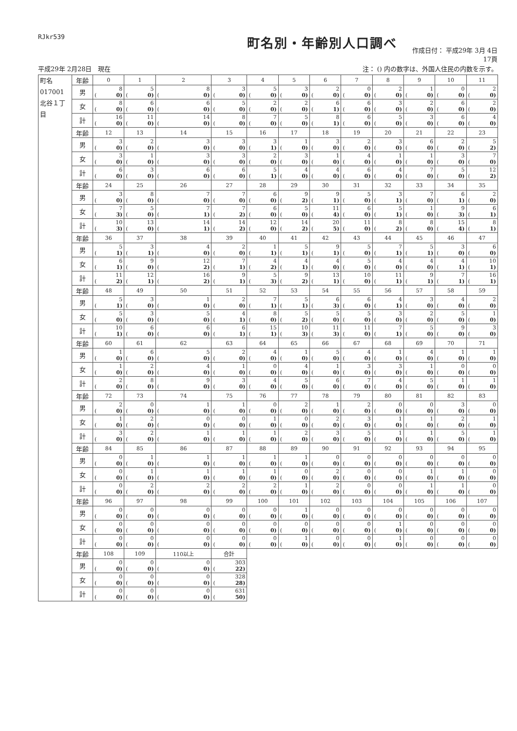RJkr539
町名別・年齢別人口調べ
作成日付： 平成29年 3月 4日
17頁
平成29年 2月28日　現在 注： () 内の数字は、外国人住民の内数を示す。
| 町名 017001 北谷１丁目 | 年齢 | 0 | 1 | 2 | 3 | 4 | 5 | 6 | 7 | 8 | 9 | 10 | 11 |
| | 男 | 8 ( 0) | 5 ( 0) | 8 ( 0) | 3 ( 0) | 5 ( 0) | 3 ( 0) | 2 ( 0) | 0 ( 0) | 2 ( 0) | 1 ( 0) | 0 ( 0) | 2 ( 0) |
| | 女 | 8 ( 0) | 6 ( 0) | 6 ( 0) | 5 ( 0) | 2 ( 0) | 2 ( 0) | 6 ( 1) | 6 ( 0) | 3 ( 0) | 2 ( 0) | 6 ( 0) | 2 ( 0) |
| | 計 | 16 ( 0) | 11 ( 0) | 14 ( 0) | 8 ( 0) | 7 ( 0) | 5 ( 0) | 8 ( 1) | 6 ( 0) | 5 ( 0) | 3 ( 0) | 6 ( 0) | 4 ( 0) |
| | 年齢 | 12 | 13 | 14 | 15 | 16 | 17 | 18 | 19 | 20 | 21 | 22 | 23 |
| | 男 | 3 ( 0) | 2 ( 0) | 3 ( 0) | 3 ( 0) | 3 ( 1) | 1 ( 0) | 3 ( 0) | 2 ( 0) | 3 ( 0) | 6 ( 0) | 2 ( 0) | 5 ( 2) |
| | 女 | 3 ( 0) | 1 ( 0) | 3 ( 0) | 3 ( 0) | 2 ( 0) | 3 ( 0) | 1 ( 0) | 4 ( 0) | 1 ( 0) | 1 ( 0) | 3 ( 0) | 7 ( 0) |
| | 計 | 6 ( 0) | 3 ( 0) | 6 ( 0) | 6 ( 0) | 5 ( 1) | 4 ( 0) | 4 ( 0) | 6 ( 0) | 4 ( 0) | 7 ( 0) | 5 ( 0) | 12 ( 2) |
| | 年齢 | 24 | 25 | 26 | 27 | 28 | 29 | 30 | 31 | 32 | 33 | 34 | 35 |
| | 男 | 3 ( 0) | 8 ( 0) | 7 ( 0) | 7 ( 0) | 6 ( 0) | 9 ( 2) | 9 ( 1) | 5 ( 0) | 3 ( 1) | 7 ( 0) | 6 ( 1) | 2 ( 0) |
| | 女 | 7 ( 3) | 5 ( 0) | 7 ( 1) | 7 ( 2) | 6 ( 0) | 5 ( 0) | 11 ( 4) | 6 ( 0) | 5 ( 1) | 1 ( 0) | 9 ( 3) | 6 ( 1) |
| | 計 | 10 ( 3) | 13 ( 0) | 14 ( 1) | 14 ( 2) | 12 ( 0) | 14 ( 2) | 20 ( 5) | 11 ( 0) | 8 ( 2) | 8 ( 0) | 15 ( 4) | 8 ( 1) |
| | 年齢 | 36 | 37 | 38 | 39 | 40 | 41 | 42 | 43 | 44 | 45 | 46 | 47 |
| | 男 | 5 ( 1) | 3 ( 1) | 4 ( 0) | 2 ( 0) | 1 ( 1) | 5 ( 1) | 9 ( 1) | 5 ( 0) | 7 ( 1) | 5 ( 1) | 3 ( 0) | 6 ( 0) |
| | 女 | 6 ( 1) | 9 ( 0) | 12 ( 2) | 7 ( 1) | 4 ( 2) | 4 ( 1) | 4 ( 0) | 5 ( 0) | 4 ( 0) | 4 ( 0) | 4 ( 1) | 10 ( 1) |
| | 計 | 11 ( 2) | 12 ( 1) | 16 ( 2) | 9 ( 1) | 5 ( 3) | 9 ( 2) | 13 ( 1) | 10 ( 0) | 11 ( 1) | 9 ( 1) | 7 ( 1) | 16 ( 1) |
| | 年齢 | 48 | 49 | 50 | 51 | 52 | 53 | 54 | 55 | 56 | 57 | 58 | 59 |
| | 男 | 5 ( 1) | 3 ( 0) | 1 ( 0) | 2 ( 0) | 7 ( 1) | 5 ( 1) | 6 ( 3) | 6 ( 0) | 4 ( 1) | 3 ( 0) | 4 ( 0) | 2 ( 0) |
| | 女 | 5 ( 0) | 3 ( 0) | 5 ( 0) | 4 ( 1) | 8 ( 0) | 5 ( 2) | 5 ( 0) | 5 ( 0) | 3 ( 0) | 2 ( 0) | 5 ( 0) | 1 ( 0) |
| | 計 | 10 ( 1) | 6 ( 0) | 6 ( 0) | 6 ( 1) | 15 ( 1) | 10 ( 3) | 11 ( 3) | 11 ( 0) | 7 ( 1) | 5 ( 0) | 9 ( 0) | 3 ( 0) |
| | 年齢 | 60 | 61 | 62 | 63 | 64 | 65 | 66 | 67 | 68 | 69 | 70 | 71 |
| | 男 | 1 ( 0) | 6 ( 0) | 5 ( 0) | 2 ( 0) | 4 ( 0) | 1 ( 0) | 5 ( 0) | 4 ( 0) | 1 ( 0) | 4 ( 0) | 1 ( 0) | 1 ( 0) |
| | 女 | 1 ( 0) | 2 ( 0) | 4 ( 0) | 1 ( 0) | 0 ( 0) | 4 ( 0) | 1 ( 0) | 3 ( 0) | 3 ( 0) | 1 ( 0) | 0 ( 0) | 0 ( 0) |
| | 計 | 2 ( 0) | 8 ( 0) | 9 ( 0) | 3 ( 0) | 4 ( 0) | 5 ( 0) | 6 ( 0) | 7 ( 0) | 4 ( 0) | 5 ( 0) | 1 ( 0) | 1 ( 0) |
| | 年齢 | 72 | 73 | 74 | 75 | 76 | 77 | 78 | 79 | 80 | 81 | 82 | 83 |
| | 男 | 2 ( 0) | 0 ( 0) | 1 ( 0) | 1 ( 0) | 0 ( 0) | 2 ( 0) | 1 ( 0) | 2 ( 0) | 0 ( 0) | 0 ( 0) | 3 ( 0) | 0 ( 0) |
| | 女 | 1 ( 0) | 2 ( 0) | 0 ( 0) | 0 ( 0) | 1 ( 0) | 0 ( 0) | 2 ( 0) | 3 ( 0) | 1 ( 0) | 1 ( 0) | 2 ( 0) | 1 ( 0) |
| | 計 | 3 ( 0) | 2 ( 0) | 1 ( 0) | 1 ( 0) | 1 ( 0) | 2 ( 0) | 3 ( 0) | 5 ( 0) | 1 ( 0) | 1 ( 0) | 5 ( 0) | 1 ( 0) |
| | 年齢 | 84 | 85 | 86 | 87 | 88 | 89 | 90 | 91 | 92 | 93 | 94 | 95 |
| | 男 | 0 ( 0) | 1 ( 0) | 1 ( 0) | 1 ( 0) | 1 ( 0) | 1 ( 0) | 0 ( 0) | 0 ( 0) | 0 ( 0) | 0 ( 0) | 0 ( 0) | 0 ( 0) |
| | 女 | 0 ( 0) | 1 ( 0) | 1 ( 0) | 1 ( 0) | 1 ( 0) | 0 ( 0) | 2 ( 0) | 0 ( 0) | 0 ( 0) | 1 ( 0) | 1 ( 0) | 0 ( 0) |
| | 計 | 0 ( 0) | 2 ( 0) | 2 ( 0) | 2 ( 0) | 2 ( 0) | 1 ( 0) | 2 ( 0) | 0 ( 0) | 0 ( 0) | 1 ( 0) | 1 ( 0) | 0 ( 0) |
| | 年齢 | 96 | 97 | 98 | 99 | 100 | 101 | 102 | 103 | 104 | 105 | 106 | 107 |
| | 男 | 0 ( 0) | 0 ( 0) | 0 ( 0) | 0 ( 0) | 0 ( 0) | 1 ( 0) | 0 ( 0) | 0 ( 0) | 0 ( 0) | 0 ( 0) | 0 ( 0) | 0 ( 0) |
| | 女 | 0 ( 0) | 0 ( 0) | 0 ( 0) | 0 ( 0) | 0 ( 0) | 0 ( 0) | 0 ( 0) | 0 ( 0) | 1 ( 0) | 0 ( 0) | 0 ( 0) | 0 ( 0) |
| | 計 | 0 ( 0) | 0 ( 0) | 0 ( 0) | 0 ( 0) | 0 ( 0) | 1 ( 0) | 0 ( 0) | 0 ( 0) | 1 ( 0) | 0 ( 0) | 0 ( 0) | 0 ( 0) |
| | 年齢 | 108 | 109 | 110以上 | 合計 | | | | | | | | |
| | 男 | 0 ( 0) | 0 ( 0) | 0 ( 0) | 303 ( 22) | | | | | | | | |
| | 女 | 0 ( 0) | 0 ( 0) | 0 ( 0) | 328 ( 28) | | | | | | | | |
| | 計 | 0 ( 0) | 0 ( 0) | 0 ( 0) | 631 ( 50) | | | | | | | | |